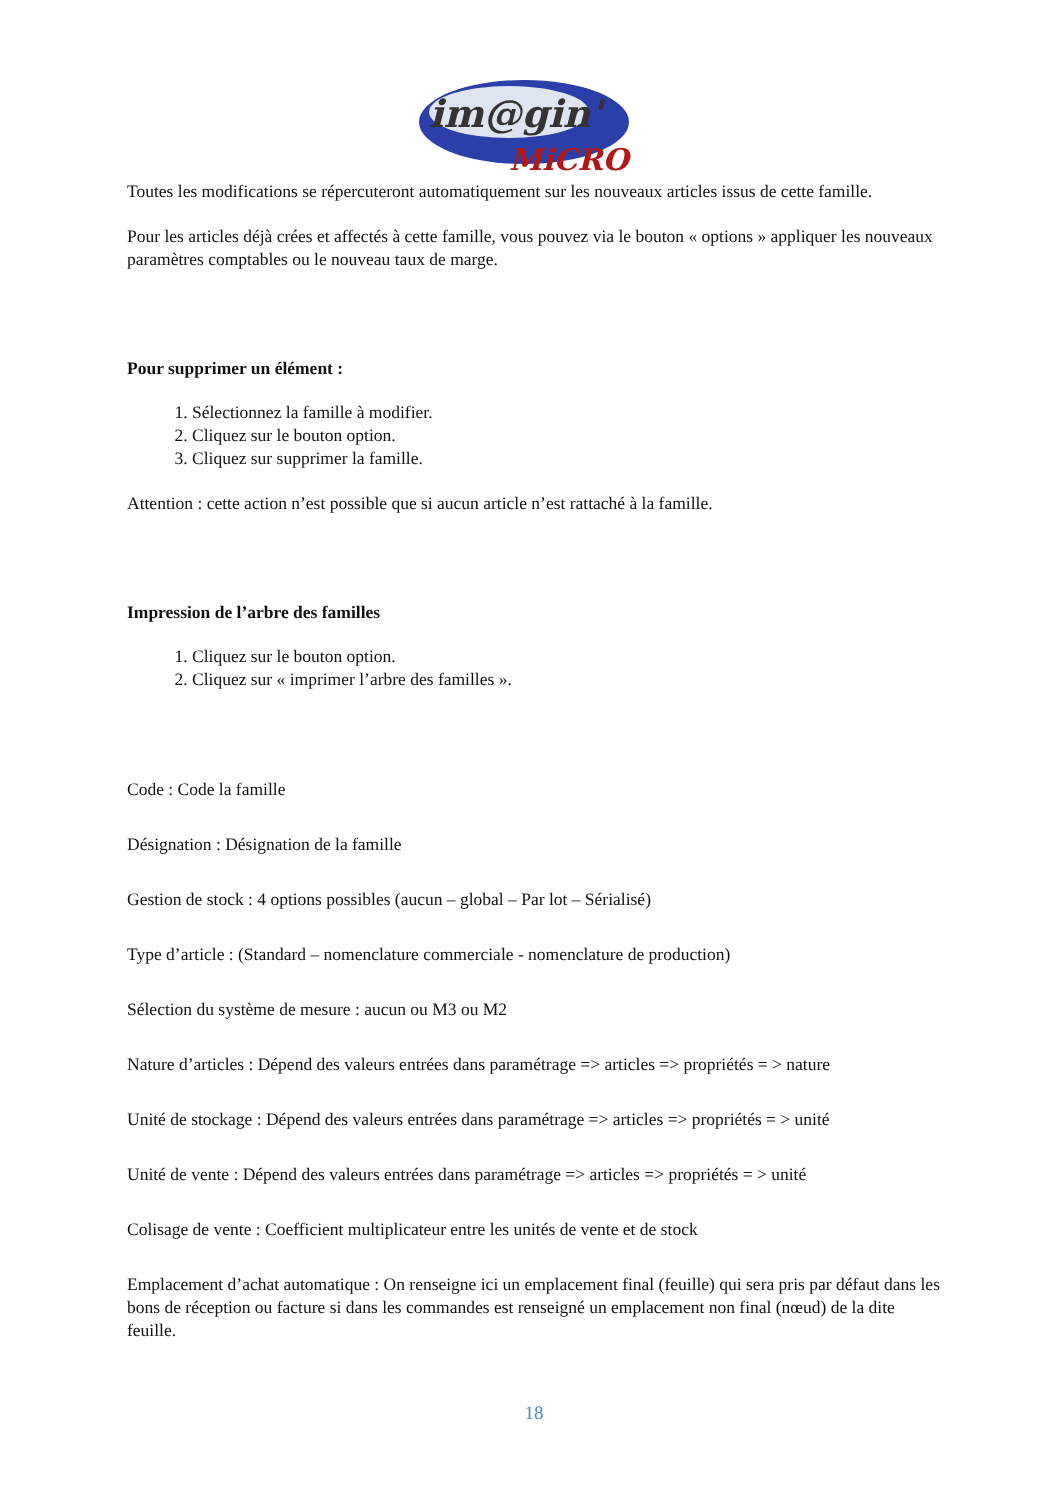im@gin'
MiCRO
Toutes les modifications se répercuteront automatiquement sur les nouveaux articles issus de cette famille.
Pour les articles déjà crées et affectés à cette famille, vous pouvez via le bouton « options » appliquer les nouveaux paramètres comptables ou le nouveau taux de marge.
Pour supprimer un élément :
1. Sélectionnez la famille à modifier.
2. Cliquez sur le bouton option.
3. Cliquez sur supprimer la famille.
Attention : cette action n’est possible que si aucun article n’est rattaché à la famille.
Impression de l’arbre des familles
1. Cliquez sur le bouton option.
2. Cliquez sur « imprimer l’arbre des familles ».
Code : Code la famille
Désignation : Désignation de la famille
Gestion de stock : 4 options possibles (aucun – global – Par lot – Sérialisé)
Type d’article : (Standard – nomenclature commerciale - nomenclature de production)
Sélection du système de mesure : aucun ou M3 ou M2
Nature d’articles : Dépend des valeurs entrées dans paramétrage => articles => propriétés = > nature
Unité de stockage : Dépend des valeurs entrées dans paramétrage => articles => propriétés = > unité
Unité de vente : Dépend des valeurs entrées dans paramétrage => articles => propriétés = > unité
Colisage de vente : Coefficient multiplicateur entre les unités de vente et de stock
Emplacement d’achat automatique : On renseigne ici un emplacement final (feuille) qui sera pris par défaut dans les bons de réception ou facture si dans les commandes est renseigné un emplacement non final (nœud) de la dite feuille.
18